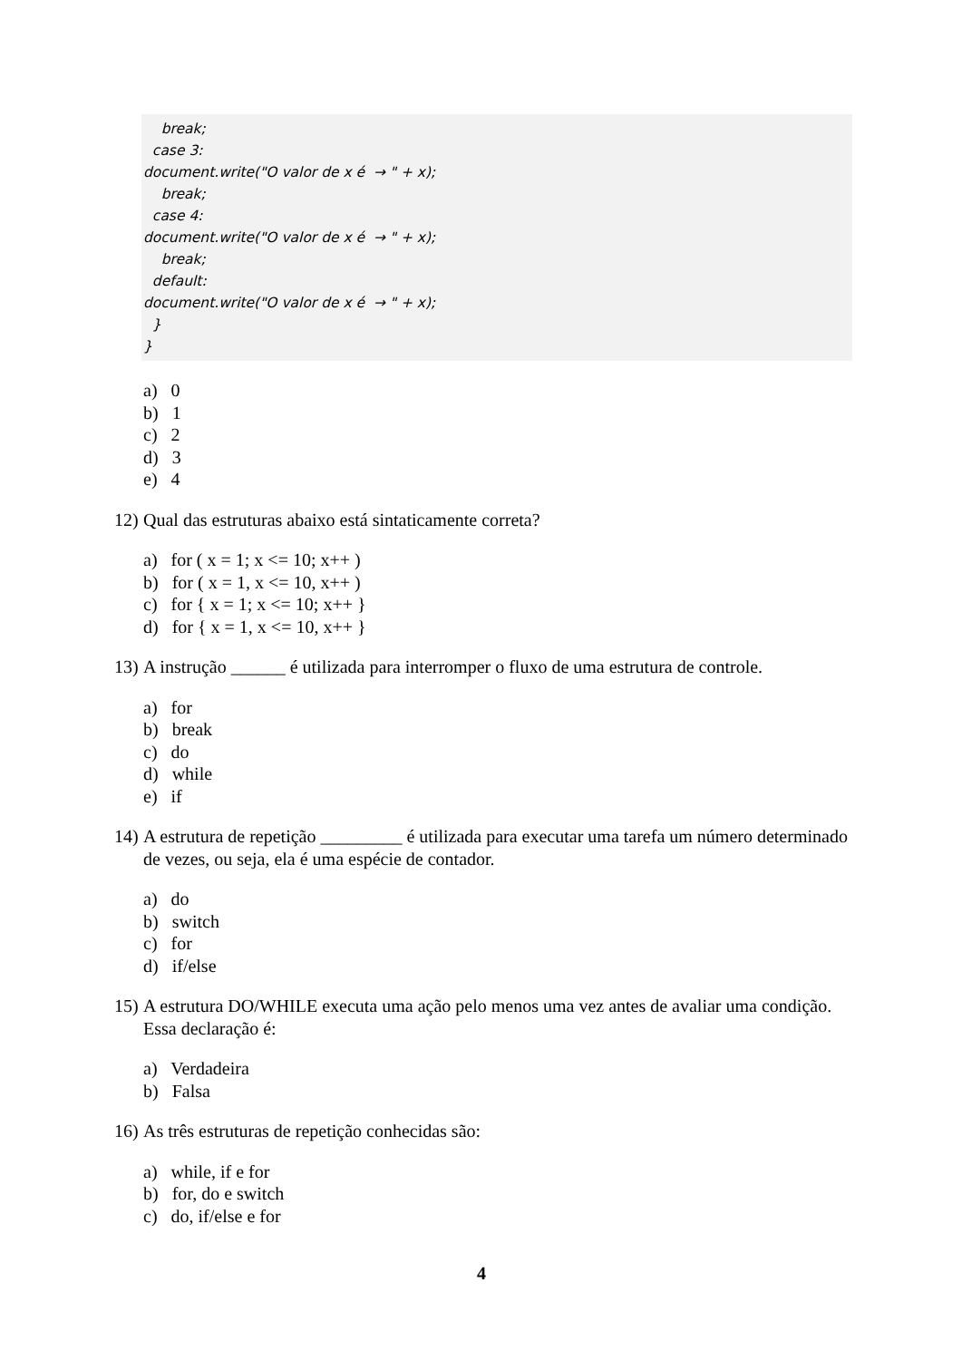break; case 3: document.write("O valor de x é → " + x); break; case 4: document.write("O valor de x é → " + x); break; default: document.write("O valor de x é → " + x); } }
a) 0
b) 1
c) 2
d) 3
e) 4
12) Qual das estruturas abaixo está sintaticamente correta?
a) for ( x = 1; x <= 10; x++ )
b) for ( x = 1, x <= 10, x++ )
c) for { x = 1; x <= 10; x++ }
d) for { x = 1, x <= 10, x++ }
13) A instrução ______ é utilizada para interromper o fluxo de uma estrutura de controle.
a) for
b) break
c) do
d) while
e) if
14) A estrutura de repetição _________ é utilizada para executar uma tarefa um número determinado de vezes, ou seja, ela é uma espécie de contador.
a) do
b) switch
c) for
d) if/else
15) A estrutura DO/WHILE executa uma ação pelo menos uma vez antes de avaliar uma condição. Essa declaração é:
a) Verdadeira
b) Falsa
16) As três estruturas de repetição conhecidas são:
a) while, if e for
b) for, do e switch
c) do, if/else e for
4